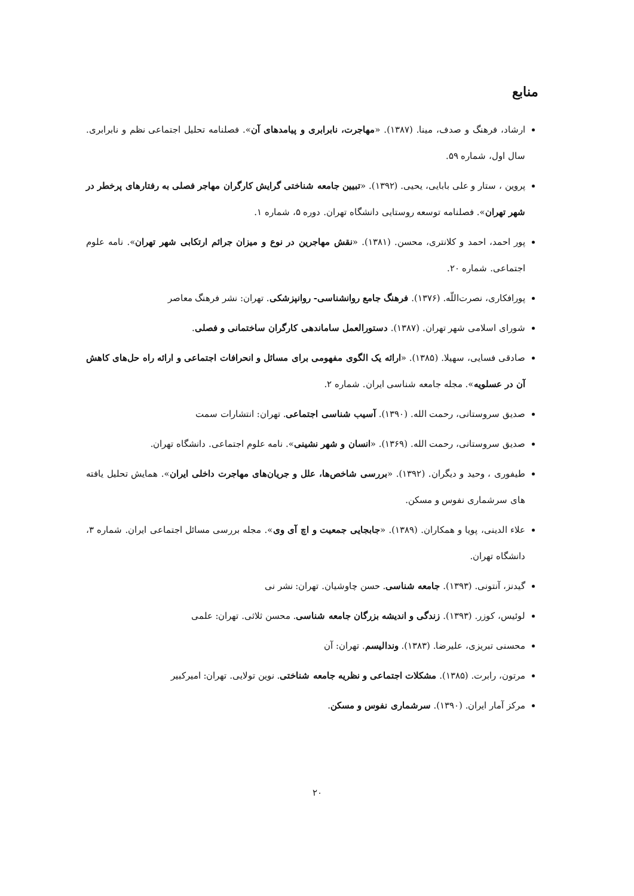منابع
ارشاد، فرهنگ و صدف، مینا. (۱۳۸۷). «مهاجرت، نابرابری و پیامدهای آن». فصلنامه تحلیل اجتماعی نظم و نابرابری. سال اول، شماره ۵۹.
پروین ، ستار و علی بابایی، یحیی. (۱۳۹۲). «تبیین جامعه شناختی گرایش کارگران مهاجر فصلی به رفتارهای پرخطر در شهر تهران». فصلنامه توسعه روستایی دانشگاه تهران. دوره ۵، شماره ۱.
پور احمد، احمد و کلانتری، محسن. (۱۳۸۱). «نقش مهاجرین در نوع و میزان جرائم ارتکابی شهر تهران». نامه علوم اجتماعی. شماره ۲۰.
پورافکاری، نصرت‌اللّه. (۱۳۷۶). فرهنگ جامع روانشناسی- روانپزشکی. تهران: نشر فرهنگ معاصر
شورای اسلامی شهر تهران. (۱۳۸۷). دستورالعمل ساماندهی کارگران ساختمانی و فصلی.
صادقی فسایی، سهیلا. (۱۳۸۵). «ارائه یک الگوی مفهومی برای مسائل و انحرافات اجتماعی و ارائه راه حل‌های کاهش آن در عسلویه». مجله جامعه شناسی ایران. شماره ۲.
صدیق سروستانی، رحمت الله. (۱۳۹۰). آسیب شناسی اجتماعی. تهران: انتشارات سمت
صدیق سروستانی، رحمت الله. (۱۳۶۹). «انسان و شهر نشینی». نامه علوم اجتماعی. دانشگاه تهران.
طیفوری ، وحید و دیگران. (۱۳۹۲). «بررسی شاخص‌ها، علل و جریان‌های مهاجرت داخلی ایران». همایش تحلیل یافته های سرشماری نفوس و مسکن.
علاء الدینی، پویا و همکاران. (۱۳۸۹). «جابجایی جمعیت و اچ آی وی». مجله بررسی مسائل اجتماعی ایران. شماره ۳، دانشگاه تهران.
گیدنز، آنتونی. (۱۳۹۳). جامعه شناسی. حسن چاوشیان. تهران: نشر نی
لوئیس، کوزر. (۱۳۹۳). زندگی و اندیشه بزرگان جامعه شناسی. محسن ثلاثی. تهران: علمی
محسنی تبریزی، علیرضا. (۱۳۸۳). وندالیسم. تهران: آن
مرتون، رابرت. (۱۳۸۵). مشکلات اجتماعی و نظریه جامعه شناختی. نوین تولایی. تهران: امیرکبیر
مرکز آمار ایران. (۱۳۹۰). سرشماری نفوس و مسکن.
۲۰